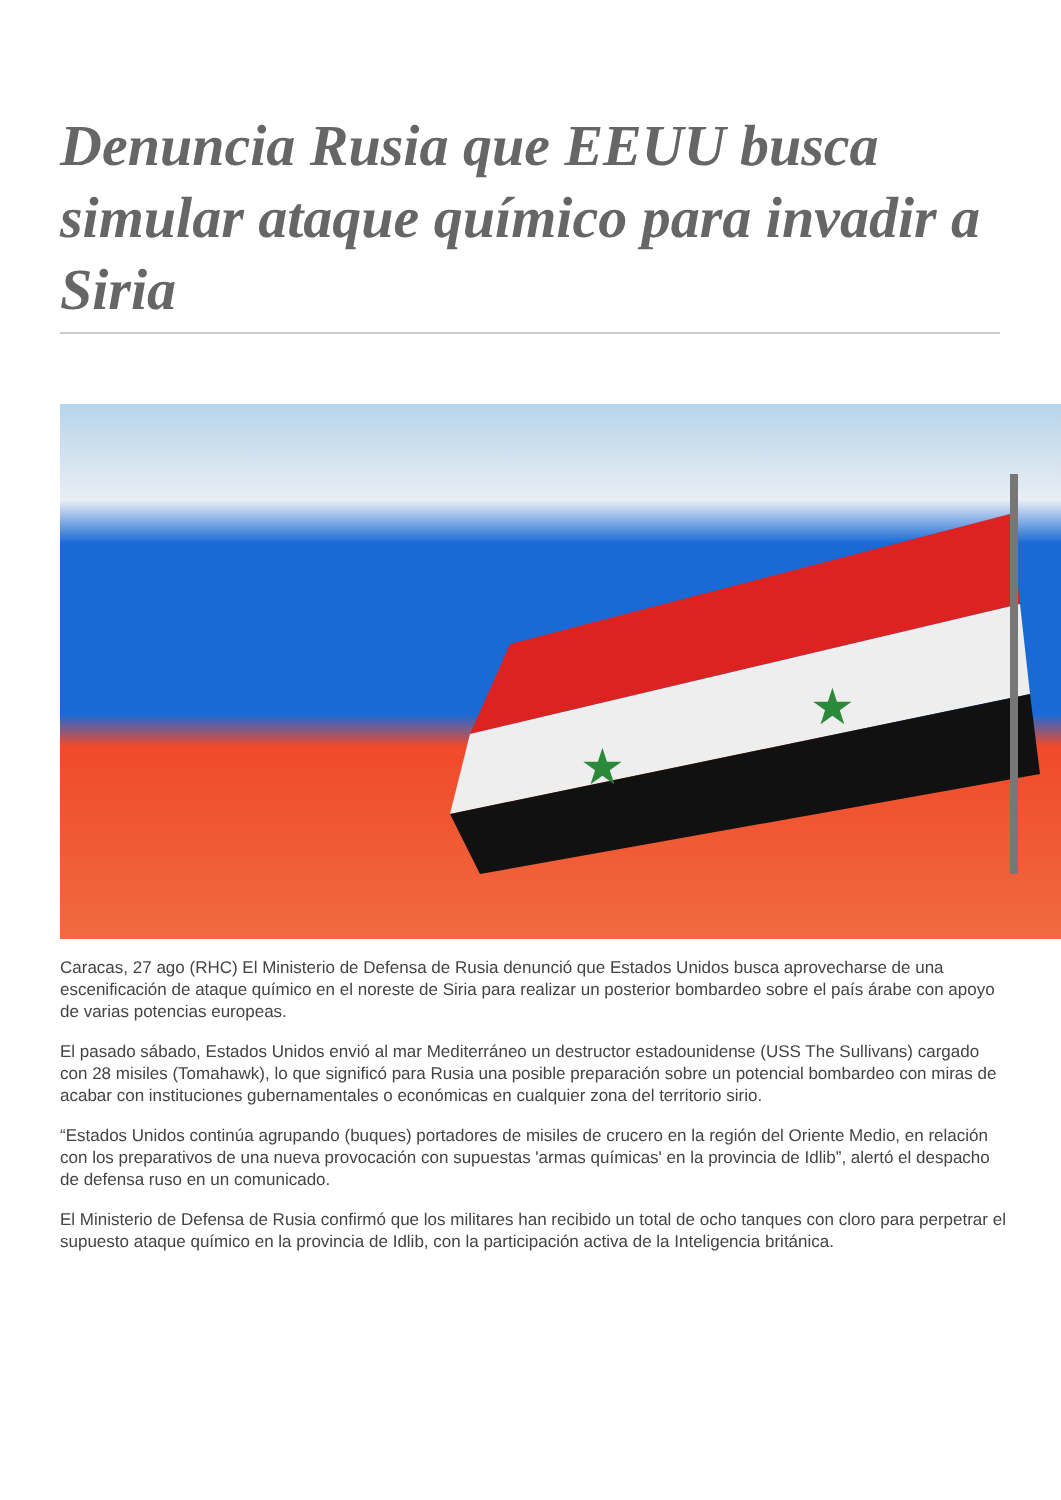Denuncia Rusia que EEUU busca simular ataque químico para invadir a Siria
★
★
Caracas, 27 ago (RHC) El Ministerio de Defensa de Rusia denunció que Estados Unidos busca aprovecharse de una escenificación de ataque químico en el noreste de Siria para realizar un posterior bombardeo sobre el país árabe con apoyo de varias potencias europeas.
El pasado sábado, Estados Unidos envió al mar Mediterráneo un destructor estadounidense (USS The Sullivans) cargado con 28 misiles (Tomahawk), lo que significó para Rusia una posible preparación sobre un potencial bombardeo con miras de acabar con instituciones gubernamentales o económicas en cualquier zona del territorio sirio.
“Estados Unidos continúa agrupando (buques) portadores de misiles de crucero en la región del Oriente Medio, en relación con los preparativos de una nueva provocación con supuestas 'armas químicas' en la provincia de Idlib”, alertó el despacho de defensa ruso en un comunicado.
El Ministerio de Defensa de Rusia confirmó que los militares han recibido un total de ocho tanques con cloro para perpetrar el supuesto ataque químico en la provincia de Idlib, con la participación activa de la Inteligencia británica.